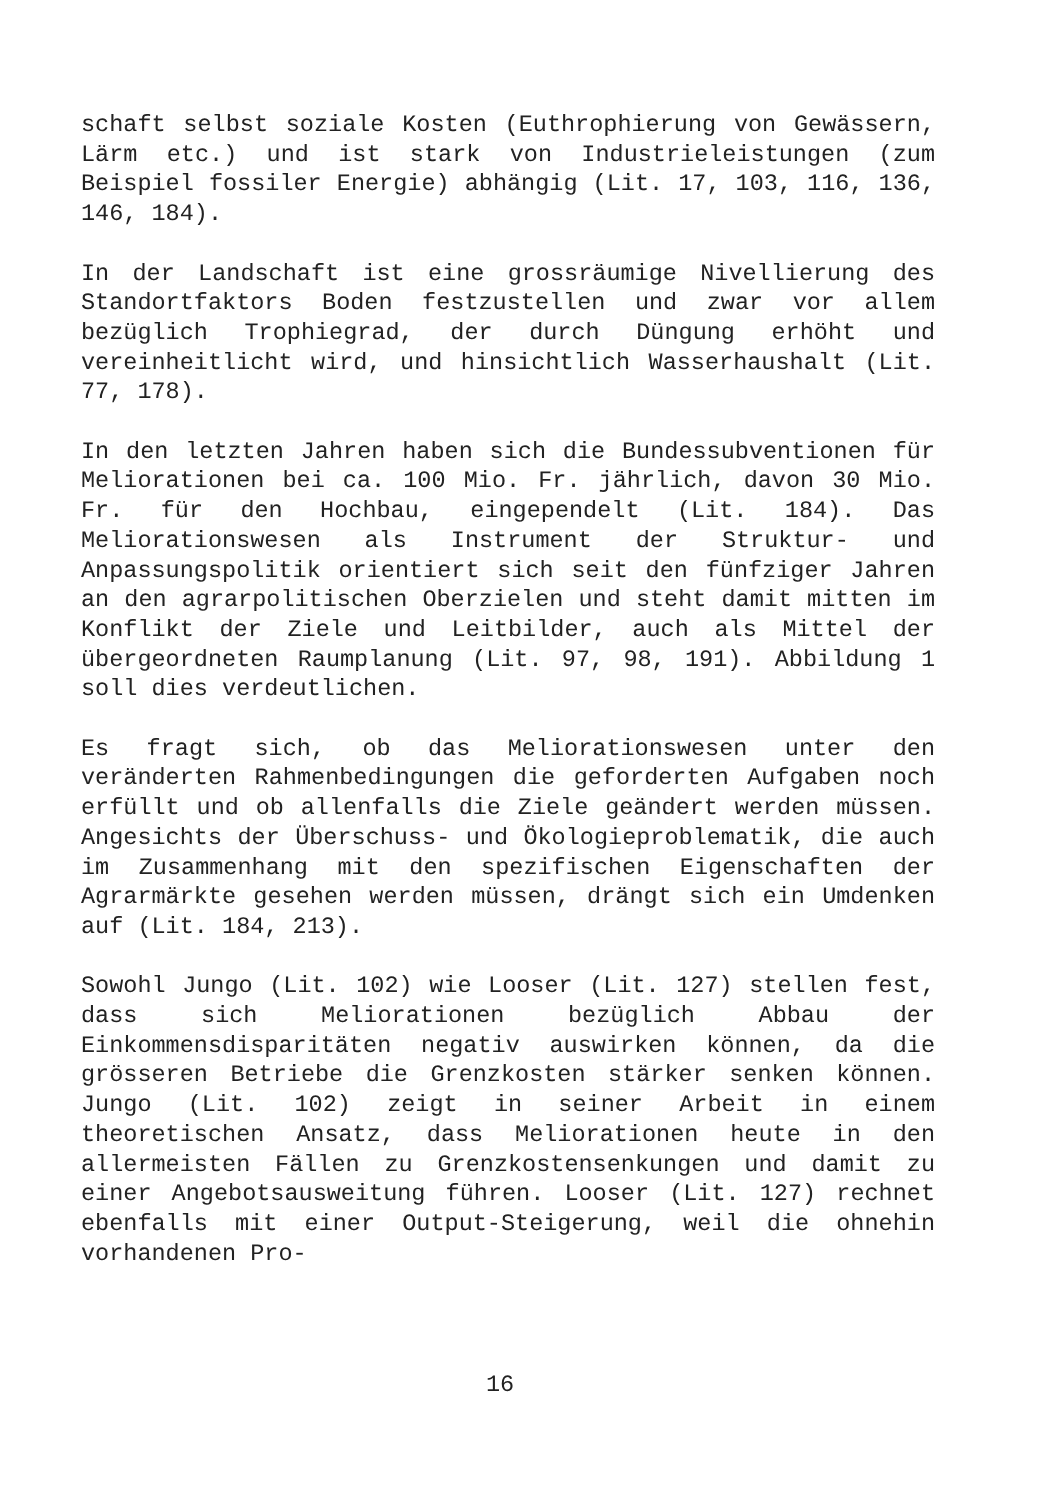schaft selbst soziale Kosten (Euthrophierung von Gewässern, Lärm etc.) und ist stark von Industrieleistungen (zum Beispiel fossiler Energie) abhängig (Lit. 17, 103, 116, 136, 146, 184).
In der Landschaft ist eine grossräumige Nivellierung des Standortfaktors Boden festzustellen und zwar vor allem bezüglich Trophiegrad, der durch Düngung erhöht und vereinheitlicht wird, und hinsichtlich Wasserhaushalt (Lit. 77, 178).
In den letzten Jahren haben sich die Bundessubventionen für Meliorationen bei ca. 100 Mio. Fr. jährlich, davon 30 Mio. Fr. für den Hochbau, eingependelt (Lit. 184). Das Meliorationswesen als Instrument der Struktur- und Anpassungspolitik orientiert sich seit den fünfziger Jahren an den agrarpolitischen Oberzielen und steht damit mitten im Konflikt der Ziele und Leitbilder, auch als Mittel der übergeordneten Raumplanung (Lit. 97, 98, 191). Abbildung 1 soll dies verdeutlichen.
Es fragt sich, ob das Meliorationswesen unter den veränderten Rahmenbedingungen die geforderten Aufgaben noch erfüllt und ob allenfalls die Ziele geändert werden müssen. Angesichts der Überschuss- und Ökologieproblematik, die auch im Zusammenhang mit den spezifischen Eigenschaften der Agrarmärkte gesehen werden müssen, drängt sich ein Umdenken auf (Lit. 184, 213).
Sowohl Jungo (Lit. 102) wie Looser (Lit. 127) stellen fest, dass sich Meliorationen bezüglich Abbau der Einkommensdisparitäten negativ auswirken können, da die grösseren Betriebe die Grenzkosten stärker senken können. Jungo (Lit. 102) zeigt in seiner Arbeit in einem theoretischen Ansatz, dass Meliorationen heute in den allermeisten Fällen zu Grenzkostensenkungen und damit zu einer Angebotsausweitung führen. Looser (Lit. 127) rechnet ebenfalls mit einer Output-Steigerung, weil die ohnehin vorhandenen Pro-
16